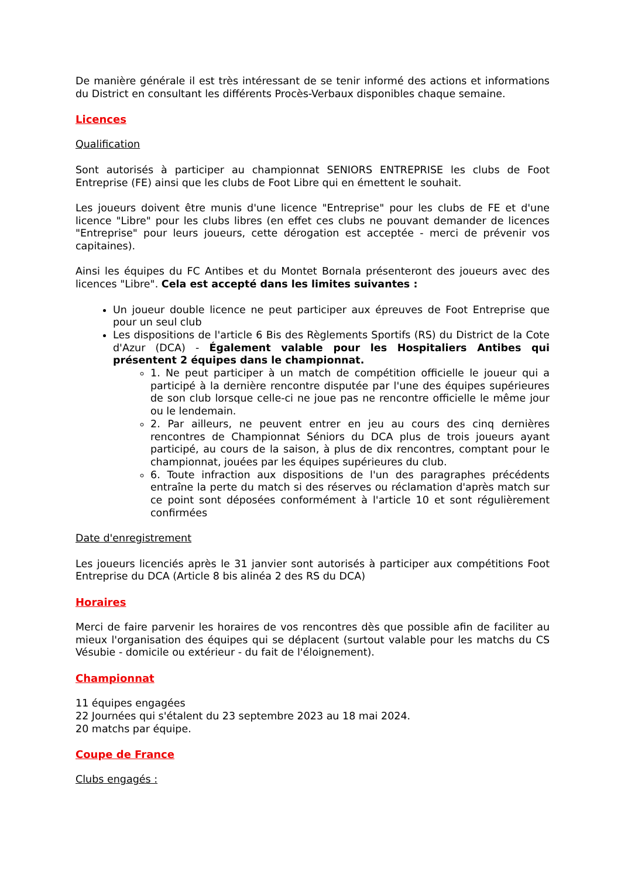De manière générale il est très intéressant de se tenir informé des actions et informations du District en consultant les différents Procès-Verbaux disponibles chaque semaine.
Licences
Qualification
Sont autorisés à participer au championnat SENIORS ENTREPRISE les clubs de Foot Entreprise (FE) ainsi que les clubs de Foot Libre qui en émettent le souhait.
Les joueurs doivent être munis d'une licence "Entreprise" pour les clubs de FE et d'une licence "Libre" pour les clubs libres (en effet ces clubs ne pouvant demander de licences "Entreprise" pour leurs joueurs, cette dérogation est acceptée - merci de prévenir vos capitaines).
Ainsi les équipes du FC Antibes et du Montet Bornala présenteront des joueurs avec des licences "Libre". Cela est accepté dans les limites suivantes :
Un joueur double licence ne peut participer aux épreuves de Foot Entreprise que pour un seul club
Les dispositions de l'article 6 Bis des Règlements Sportifs (RS) du District de la Cote d'Azur (DCA) - Également valable pour les Hospitaliers Antibes qui présentent 2 équipes dans le championnat.
1. Ne peut participer à un match de compétition officielle le joueur qui a participé à la dernière rencontre disputée par l'une des équipes supérieures de son club lorsque celle-ci ne joue pas ne rencontre officielle le même jour ou le lendemain.
2. Par ailleurs, ne peuvent entrer en jeu au cours des cinq dernières rencontres de Championnat Séniors du DCA plus de trois joueurs ayant participé, au cours de la saison, à plus de dix rencontres, comptant pour le championnat, jouées par les équipes supérieures du club.
6. Toute infraction aux dispositions de l'un des paragraphes précédents entraîne la perte du match si des réserves ou réclamation d'après match sur ce point sont déposées conformément à l'article 10 et sont régulièrement confirmées
Date d'enregistrement
Les joueurs licenciés après le 31 janvier sont autorisés à participer aux compétitions Foot Entreprise du DCA (Article 8 bis alinéa 2 des RS du DCA)
Horaires
Merci de faire parvenir les horaires de vos rencontres dès que possible afin de faciliter au mieux l'organisation des équipes qui se déplacent (surtout valable pour les matchs du CS Vésubie - domicile ou extérieur - du fait de l'éloignement).
Championnat
11 équipes engagées
22 Journées qui s'étalent du 23 septembre 2023 au 18 mai 2024.
20 matchs par équipe.
Coupe de France
Clubs engagés :